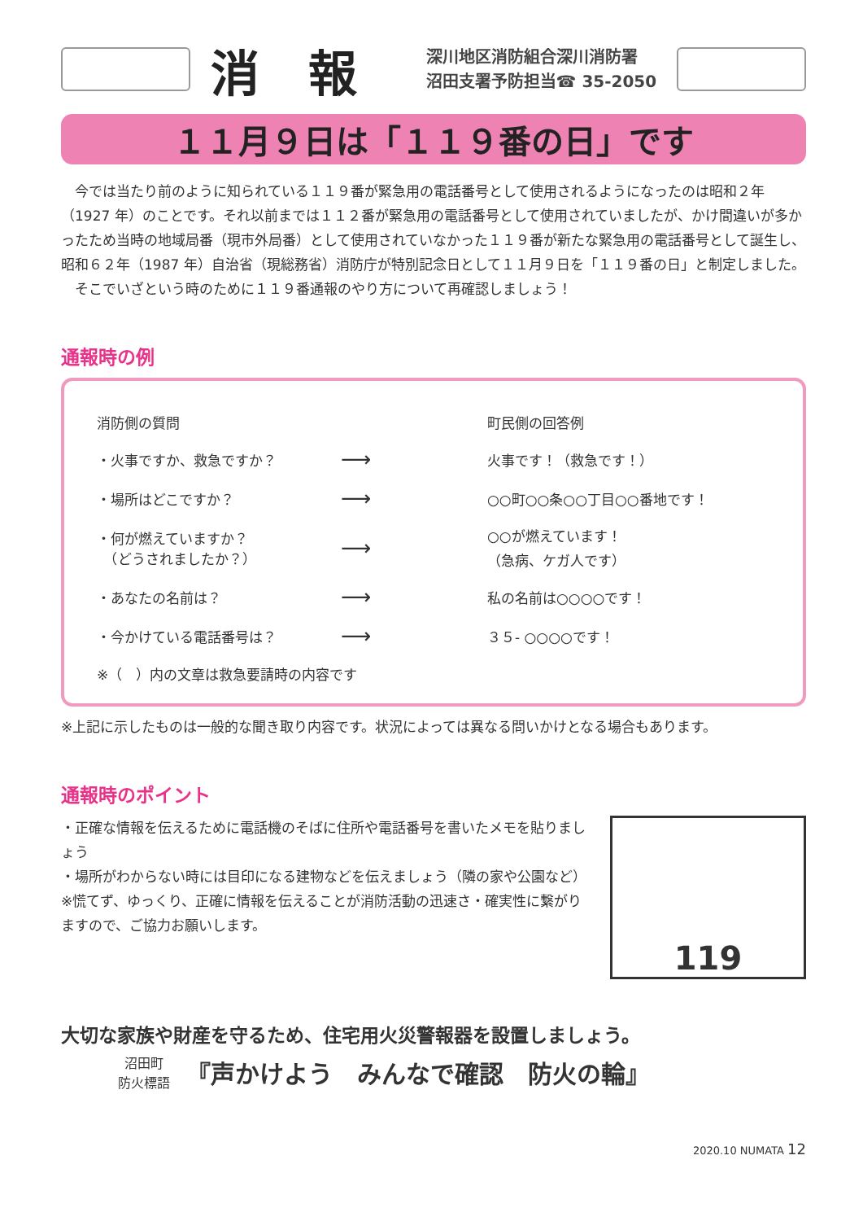消報
深川地区消防組合深川消防署
沼田支署予防担当☎ 35-2050
１１月９日は「１１９番の日」です
　今では当たり前のように知られている１１９番が緊急用の電話番号として使用されるようになったのは昭和２年（1927 年）のことです。それ以前までは１１２番が緊急用の電話番号として使用されていましたが、かけ間違いが多かったため当時の地域局番（現市外局番）として使用されていなかった１１９番が新たな緊急用の電話番号として誕生し、昭和６２年（1987 年）自治省（現総務省）消防庁が特別記念日として１１月９日を「１１９番の日」と制定しました。
　そこでいざという時のために１１９番通報のやり方について再確認しましょう！
通報時の例
消防側の質問 町民側の回答例
・火事ですか、救急ですか？
⟶
火事です！（救急です！）
・場所はどこですか？
⟶
○○町○○条○○丁目○○番地です！
・何が燃えていますか？
　（どうされましたか？）
⟶
○○が燃えています！
（急病、ケガ人です）
・あなたの名前は？
⟶
私の名前は○○○○です！
・今かけている電話番号は？
⟶
３５- ○○○○です！
※（　）内の文章は救急要請時の内容です
※上記に示したものは一般的な聞き取り内容です。状況によっては異なる問いかけとなる場合もあります。
通報時のポイント
・正確な情報を伝えるために電話機のそばに住所や電話番号を書いたメモを貼りましょう
・場所がわからない時には目印になる建物などを伝えましょう（隣の家や公園など）
※慌てず、ゆっくり、正確に情報を伝えることが消防活動の迅速さ・確実性に繋がりますので、ご協力お願いします。
119
大切な家族や財産を守るため、住宅用火災警報器を設置しましょう。
沼田町
防火標語
『声かけよう　みんなで確認　防火の輪』
2020.10 NUMATA 12